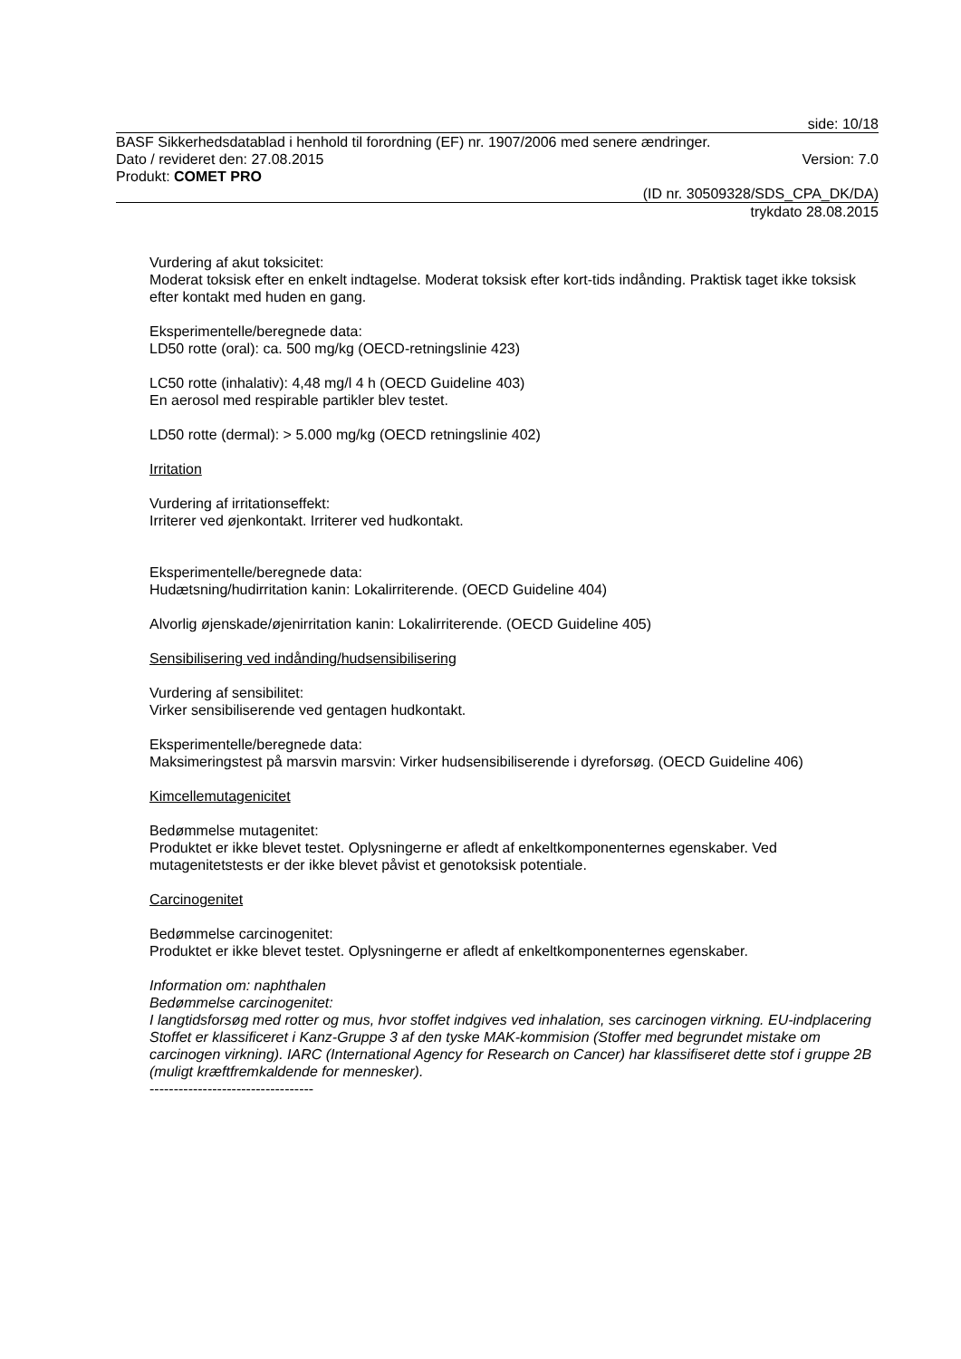side: 10/18
BASF Sikkerhedsdatablad i henhold til forordning (EF) nr. 1907/2006 med senere ændringer.
Dato / revideret den: 27.08.2015 Version: 7.0
Produkt: COMET PRO
(ID nr. 30509328/SDS_CPA_DK/DA)
trykdato 28.08.2015
Vurdering af akut toksicitet:
Moderat toksisk efter en enkelt indtagelse. Moderat toksisk efter kort-tids indånding. Praktisk taget ikke toksisk efter kontakt med huden en gang.
Eksperimentelle/beregnede data:
LD50 rotte (oral): ca. 500 mg/kg (OECD-retningslinie 423)
LC50 rotte (inhalativ): 4,48 mg/l 4 h (OECD Guideline 403)
En aerosol med respirable partikler blev testet.
LD50 rotte (dermal): > 5.000 mg/kg (OECD retningslinie 402)
Irritation
Vurdering af irritationseffekt:
Irriterer ved øjenkontakt. Irriterer ved hudkontakt.
Eksperimentelle/beregnede data:
Hudætsning/hudirritation kanin: Lokalirriterende. (OECD Guideline 404)
Alvorlig øjenskade/øjenirritation kanin: Lokalirriterende. (OECD Guideline 405)
Sensibilisering ved indånding/hudsensibilisering
Vurdering af sensibilitet:
Virker sensibiliserende ved gentagen hudkontakt.
Eksperimentelle/beregnede data:
Maksimeringstest på marsvin marsvin: Virker hudsensibiliserende i dyreforsøg. (OECD Guideline 406)
Kimcellemutagenicitet
Bedømmelse mutagenitet:
Produktet er ikke blevet testet. Oplysningerne er afledt af enkeltkomponenternes egenskaber. Ved mutagenitetstests er der ikke blevet påvist et genotoksisk potentiale.
Carcinogenitet
Bedømmelse carcinogenitet:
Produktet er ikke blevet testet. Oplysningerne er afledt af enkeltkomponenternes egenskaber.
Information om: naphthalen
Bedømmelse carcinogenitet:
I langtidsforsøg med rotter og mus, hvor stoffet indgives ved inhalation, ses carcinogen virkning. EU-indplacering Stoffet er klassificeret i Kanz-Gruppe 3 af den tyske MAK-kommision (Stoffer med begrundet mistake om carcinogen virkning). IARC (International Agency for Research on Cancer) har klassifiseret dette stof i gruppe 2B (muligt kræftfremkaldende for mennesker).
----------------------------------